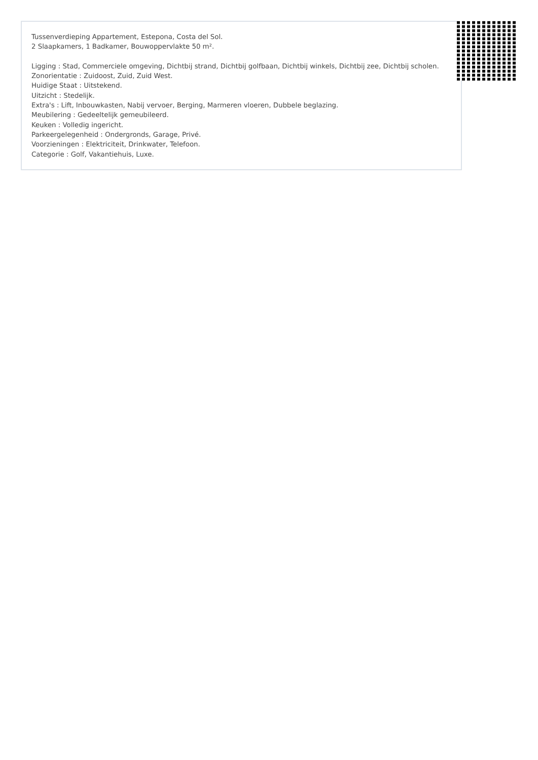Tussenverdieping Appartement, Estepona, Costa del Sol.
2 Slaapkamers, 1 Badkamer, Bouwoppervlakte 50 m².
Ligging : Stad, Commerciele omgeving, Dichtbij strand, Dichtbij golfbaan, Dichtbij winkels, Dichtbij zee, Dichtbij scholen.
Zonorientatie : Zuidoost, Zuid, Zuid West.
Huidige Staat : Uitstekend.
Uitzicht : Stedelijk.
Extra's : Lift, Inbouwkasten, Nabij vervoer, Berging, Marmeren vloeren, Dubbele beglazing.
Meubilering : Gedeeltelijk gemeubileerd.
Keuken : Volledig ingericht.
Parkeergelegenheid : Ondergronds, Garage, Privé.
Voorzieningen : Elektriciteit, Drinkwater, Telefoon.
Categorie : Golf, Vakantiehuis, Luxe.